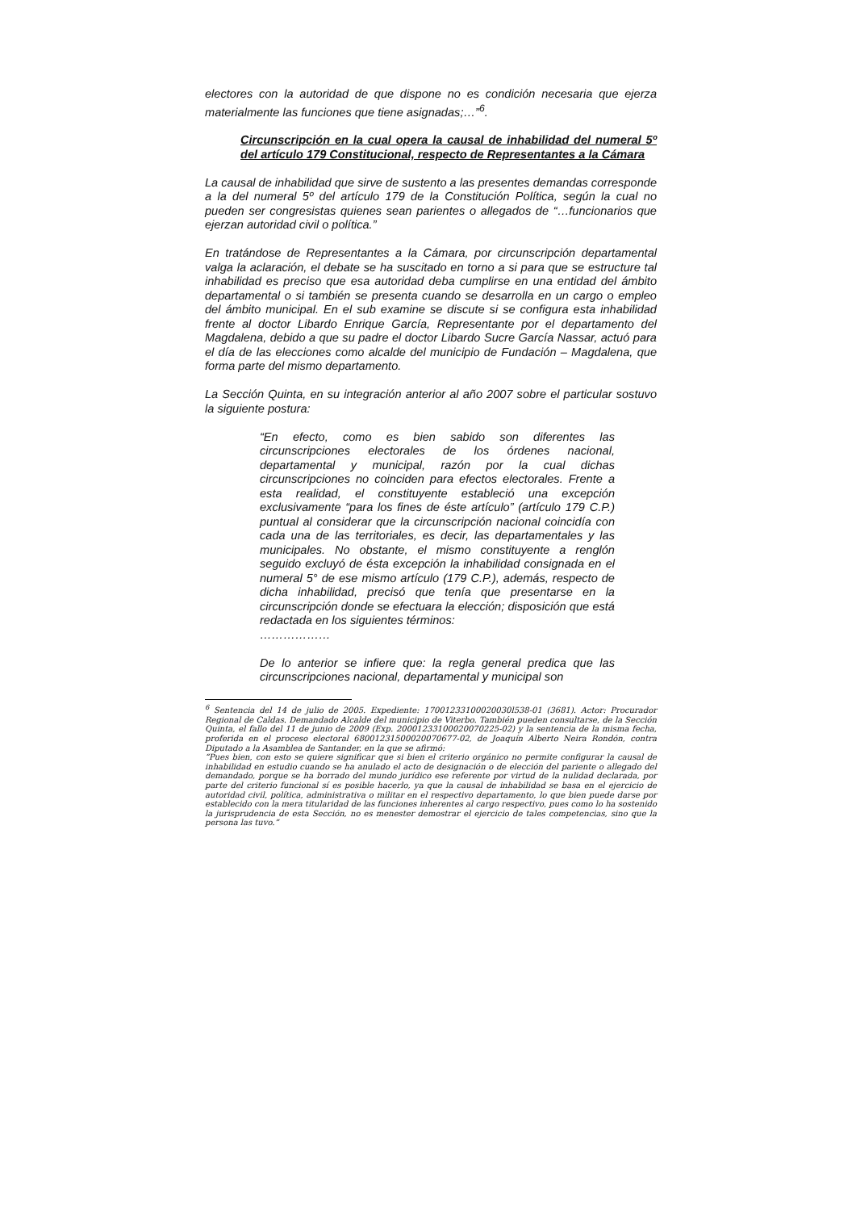electores con la autoridad de que dispone no es condición necesaria que ejerza materialmente las funciones que tiene asignadas;…”<sup>6</sup>.
Circunscripción en la cual opera la causal de inhabilidad del numeral 5º del artículo 179 Constitucional, respecto de Representantes a la Cámara
La causal de inhabilidad que sirve de sustento a las presentes demandas corresponde a la del numeral 5º del artículo 179 de la Constitución Política, según la cual no pueden ser congresistas quienes sean parientes o allegados de “…funcionarios que ejerzan autoridad civil o política.”
En tratándose de Representantes a la Cámara, por circunscripción departamental valga la aclaración, el debate se ha suscitado en torno a si para que se estructure tal inhabilidad es preciso que esa autoridad deba cumplirse en una entidad del ámbito departamental o si también se presenta cuando se desarrolla en un cargo o empleo del ámbito municipal. En el sub examine se discute si se configura esta inhabilidad frente al doctor Libardo Enrique García, Representante por el departamento del Magdalena, debido a que su padre el doctor Libardo Sucre García Nassar, actuó para el día de las elecciones como alcalde del municipio de Fundación – Magdalena, que forma parte del mismo departamento.
La Sección Quinta, en su integración anterior al año 2007 sobre el particular sostuvo la siguiente postura:
“En efecto, como es bien sabido son diferentes las circunscripciones electorales de los órdenes nacional, departamental y municipal, razón por la cual dichas circunscripciones no coinciden para efectos electorales. Frente a esta realidad, el constituyente estableció una excepción exclusivamente “para los fines de éste artículo” (artículo 179 C.P.) puntual al considerar que la circunscripción nacional coincidía con cada una de las territoriales, es decir, las departamentales y las municipales. No obstante, el mismo constituyente a renglón seguido excluyó de ésta excepción la inhabilidad consignada en el numeral 5° de ese mismo artículo (179 C.P.), además, respecto de dicha inhabilidad, precisó que tenía que presentarse en la circunscripción donde se efectuara la elección; disposición que está redactada en los siguientes términos:
………………
De lo anterior se infiere que: la regla general predica que las circunscripciones nacional, departamental y municipal son
<sup>6</sup> Sentencia del 14 de julio de 2005. Expediente: 17001233100020030l538-01 (3681). Actor: Procurador Regional de Caldas. Demandado Alcalde del municipio de Viterbo. También pueden consultarse, de la Sección Quinta, el fallo del 11 de junio de 2009 (Exp. 20001233100020070225-02) y la sentencia de la misma fecha, proferida en el proceso electoral 68001231500020070677-02, de Joaquín Alberto Neira Rondón, contra Diputado a la Asamblea de Santander, en la que se afirmó:
“Pues bien, con esto se quiere significar que si bien el criterio orgánico no permite configurar la causal de inhabilidad en estudio cuando se ha anulado el acto de designación o de elección del pariente o allegado del demandado, porque se ha borrado del mundo jurídico ese referente por virtud de la nulidad declarada, por parte del criterio funcional sí es posible hacerlo, ya que la causal de inhabilidad se basa en el ejercicio de autoridad civil, política, administrativa o militar en el respectivo departamento, lo que bien puede darse por establecido con la mera titularidad de las funciones inherentes al cargo respectivo, pues como lo ha sostenido la jurisprudencia de esta Sección, no es menester demostrar el ejercicio de tales competencias, sino que la persona las tuvo.”